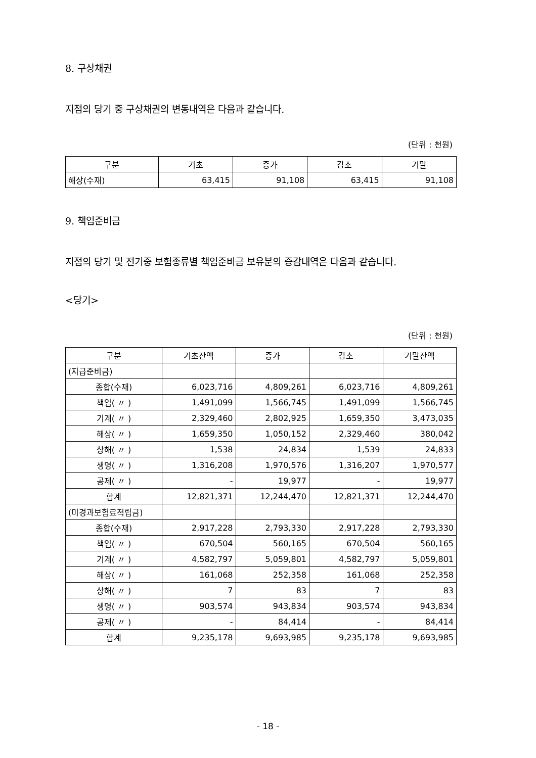8. 구상채권
지점의 당기 중 구상채권의 변동내역은 다음과 같습니다.
(단위 : 천원)
| 구분 | 기초 | 증가 | 감소 | 기말 |
| --- | --- | --- | --- | --- |
| 해상(수재) | 63,415 | 91,108 | 63,415 | 91,108 |
9. 책임준비금
지점의 당기 및 전기중 보험종류별 책임준비금 보유분의 증감내역은 다음과 같습니다.
<당기>
(단위 : 천원)
| 구분 | 기초잔액 | 증가 | 감소 | 기말잔액 |
| --- | --- | --- | --- | --- |
| (지급준비금) | | | | |
| 종합(수재) | 6,023,716 | 4,809,261 | 6,023,716 | 4,809,261 |
| 책임( 〃 ) | 1,491,099 | 1,566,745 | 1,491,099 | 1,566,745 |
| 기계( 〃 ) | 2,329,460 | 2,802,925 | 1,659,350 | 3,473,035 |
| 해상( 〃 ) | 1,659,350 | 1,050,152 | 2,329,460 | 380,042 |
| 상해( 〃 ) | 1,538 | 24,834 | 1,539 | 24,833 |
| 생명( 〃 ) | 1,316,208 | 1,970,576 | 1,316,207 | 1,970,577 |
| 공제( 〃 ) | - | 19,977 | - | 19,977 |
| 합계 | 12,821,371 | 12,244,470 | 12,821,371 | 12,244,470 |
| (미경과보험료적립금) | | | | |
| 종합(수재) | 2,917,228 | 2,793,330 | 2,917,228 | 2,793,330 |
| 책임( 〃 ) | 670,504 | 560,165 | 670,504 | 560,165 |
| 기계( 〃 ) | 4,582,797 | 5,059,801 | 4,582,797 | 5,059,801 |
| 해상( 〃 ) | 161,068 | 252,358 | 161,068 | 252,358 |
| 상해( 〃 ) | 7 | 83 | 7 | 83 |
| 생명( 〃 ) | 903,574 | 943,834 | 903,574 | 943,834 |
| 공제( 〃 ) | - | 84,414 | - | 84,414 |
| 합계 | 9,235,178 | 9,693,985 | 9,235,178 | 9,693,985 |
- 18 -